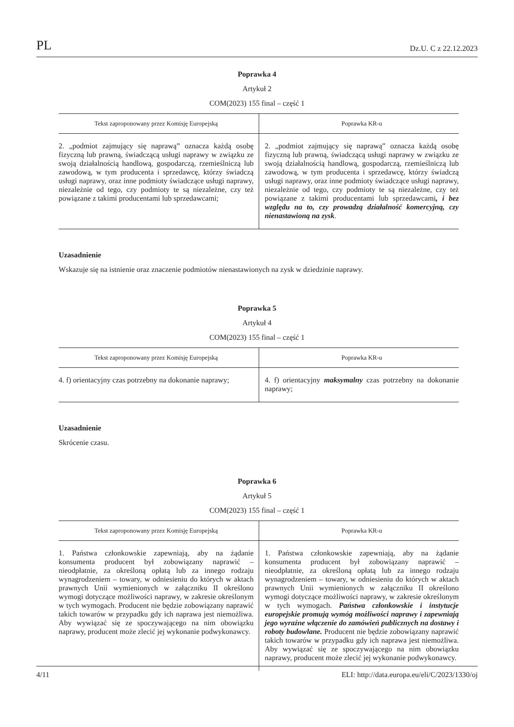PL Dz.U. C z 22.12.2023
Poprawka 4
Artykuł 2
COM(2023) 155 final – część 1
| Tekst zaproponowany przez Komisję Europejską | Poprawka KR-u |
| --- | --- |
| 2. „podmiot zajmujący się naprawą” oznacza każdą osobę fizyczną lub prawną, świadczącą usługi naprawy w związku ze swoją działalnością handlową, gospodarczą, rzemieślniczą lub zawodową, w tym producenta i sprzedawcę, którzy świadczą usługi naprawy, oraz inne podmioty świadczące usługi naprawy, niezależnie od tego, czy podmioty te są niezależne, czy też powiązane z takimi producentami lub sprzedawcami; | 2. „podmiot zajmujący się naprawą” oznacza każdą osobę fizyczną lub prawną, świadczącą usługi naprawy w związku ze swoją działalnością handlową, gospodarczą, rzemieślniczą lub zawodową, w tym producenta i sprzedawcę, którzy świadczą usługi naprawy, oraz inne podmioty świadczące usługi naprawy, niezależnie od tego, czy podmioty te są niezależne, czy też powiązane z takimi producentami lub sprzedawcami , i bez względu na to, czy prowadzą działalność komercyjną, czy nienastawioną na zysk . |
Uzasadnienie
Wskazuje się na istnienie oraz znaczenie podmiotów nienastawionych na zysk w dziedzinie naprawy.
Poprawka 5
Artykuł 4
COM(2023) 155 final – część 1
| Tekst zaproponowany przez Komisję Europejską | Poprawka KR-u |
| --- | --- |
| 4. f) orientacyjny czas potrzebny na dokonanie naprawy; | 4. f) orientacyjny maksymalny czas potrzebny na dokonanie naprawy; |
Uzasadnienie
Skrócenie czasu.
Poprawka 6
Artykuł 5
COM(2023) 155 final – część 1
| Tekst zaproponowany przez Komisję Europejską | Poprawka KR-u |
| --- | --- |
| 1. Państwa członkowskie zapewniają, aby na żądanie konsumenta producent był zobowiązany naprawić – nieodpłatnie, za określoną opłatą lub za innego rodzaju wynagrodzeniem – towary, w odniesieniu do których w aktach prawnych Unii wymienionych w załączniku II określono wymogi dotyczące możliwości naprawy, w zakresie określonym w tych wymogach. Producent nie będzie zobowiązany naprawić takich towarów w przypadku gdy ich naprawa jest niemożliwa. Aby wywiązać się ze spoczywającego na nim obowiązku naprawy, producent może zlecić jej wykonanie podwykonawcy. | 1. Państwa członkowskie zapewniają, aby na żądanie konsumenta producent był zobowiązany naprawić – nieodpłatnie, za określoną opłatą lub za innego rodzaju wynagrodzeniem – towary, w odniesieniu do których w aktach prawnych Unii wymienionych w załączniku II określono wymogi dotyczące możliwości naprawy, w zakresie określonym w tych wymogach. Państwa członkowskie i instytucje europejskie promują wymóg możliwości naprawy i zapewniają jego wyraźne włączenie do zamówień publicznych na dostawy i roboty budowlane. Producent nie będzie zobowiązany naprawić takich towarów w przypadku gdy ich naprawa jest niemożliwa. Aby wywiązać się ze spoczywającego na nim obowiązku naprawy, producent może zlecić jej wykonanie podwykonawcy. |
4/11 ELI: http://data.europa.eu/eli/C/2023/1330/oj